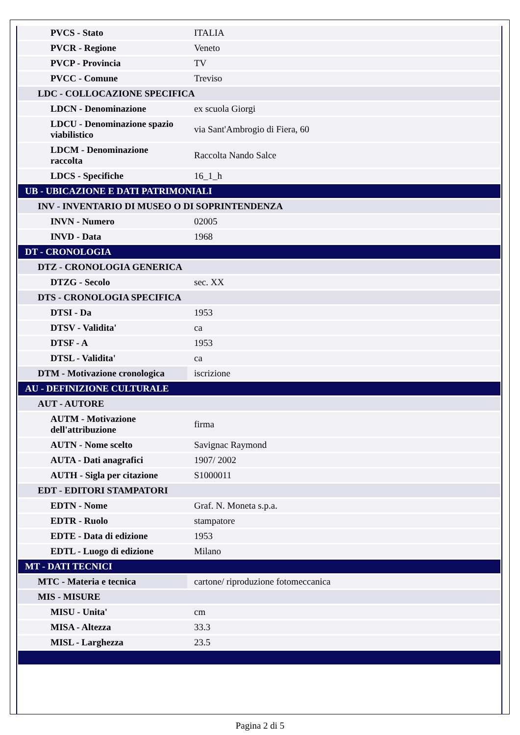| PVCS - Stato | ITALIA |
| PVCR - Regione | Veneto |
| PVCP - Provincia | TV |
| PVCC - Comune | Treviso |
| LDC - COLLOCAZIONE SPECIFICA | |
| LDCN - Denominazione | ex scuola Giorgi |
| LDCU - Denominazione spazio viabilistico | via Sant'Ambrogio di Fiera, 60 |
| LDCM - Denominazione raccolta | Raccolta Nando Salce |
| LDCS - Specifiche | 16_1_h |
| UB - UBICAZIONE E DATI PATRIMONIALI | |
| INV - INVENTARIO DI MUSEO O DI SOPRINTENDENZA | |
| INVN - Numero | 02005 |
| INVD - Data | 1968 |
| DT - CRONOLOGIA | |
| DTZ - CRONOLOGIA GENERICA | |
| DTZG - Secolo | sec. XX |
| DTS - CRONOLOGIA SPECIFICA | |
| DTSI - Da | 1953 |
| DTSV - Validita' | ca |
| DTSF - A | 1953 |
| DTSL - Validita' | ca |
| DTM - Motivazione cronologica | iscrizione |
| AU - DEFINIZIONE CULTURALE | |
| AUT - AUTORE | |
| AUTM - Motivazione dell'attribuzione | firma |
| AUTN - Nome scelto | Savignac Raymond |
| AUTA - Dati anagrafici | 1907/ 2002 |
| AUTH - Sigla per citazione | S1000011 |
| EDT - EDITORI STAMPATORI | |
| EDTN - Nome | Graf. N. Moneta s.p.a. |
| EDTR - Ruolo | stampatore |
| EDTE - Data di edizione | 1953 |
| EDTL - Luogo di edizione | Milano |
| MT - DATI TECNICI | |
| MTC - Materia e tecnica | cartone/ riproduzione fotomeccanica |
| MIS - MISURE | |
| MISU - Unita' | cm |
| MISA - Altezza | 33.3 |
| MISL - Larghezza | 23.5 |
Pagina 2 di 5